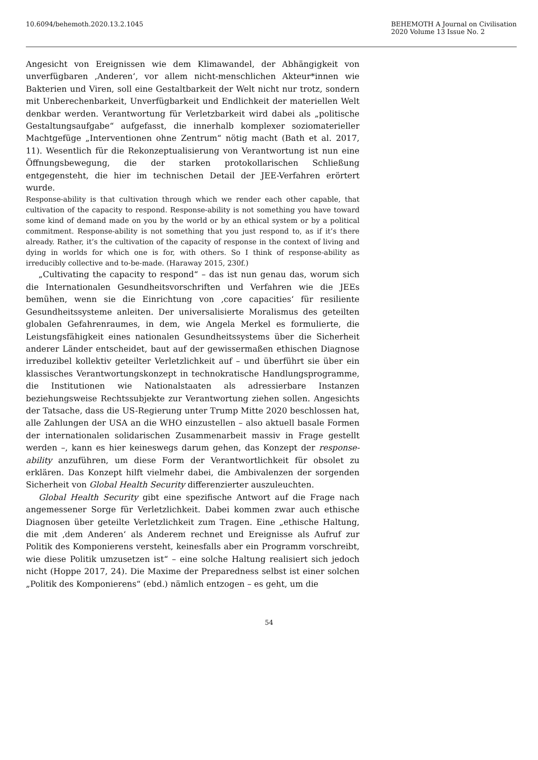10.6094/behemoth.2020.13.2.1045
BEHEMOTH A Journal on Civilisation
2020 Volume 13 Issue No. 2
Angesicht von Ereignissen wie dem Klimawandel, der Abhängigkeit von unverfügbaren ‚Anderen‘, vor allem nicht-menschlichen Akteur*innen wie Bakterien und Viren, soll eine Gestaltbarkeit der Welt nicht nur trotz, sondern mit Unberechenbarkeit, Unverfügbarkeit und Endlichkeit der materiellen Welt denkbar werden. Verantwortung für Verletzbarkeit wird dabei als „politische Gestaltungsaufgabe“ aufgefasst, die innerhalb komplexer soziomaterieller Machtgefüge „Interventionen ohne Zentrum“ nötig macht (Bath et al. 2017, 11). Wesentlich für die Rekonzeptualisierung von Verantwortung ist nun eine Öffnungsbewegung, die der starken protokollarischen Schließung entgegensteht, die hier im technischen Detail der JEE-Verfahren erörtert wurde.
Response-ability is that cultivation through which we render each other capable, that cultivation of the capacity to respond. Response-ability is not something you have toward some kind of demand made on you by the world or by an ethical system or by a political commitment. Response-ability is not something that you just respond to, as if it’s there already. Rather, it’s the cultivation of the capacity of response in the context of living and dying in worlds for which one is for, with others. So I think of response-ability as irreducibly collective and to-be-made. (Haraway 2015, 230f.)
„Cultivating the capacity to respond“ – das ist nun genau das, worum sich die Internationalen Gesundheitsvorschriften und Verfahren wie die JEEs bemühen, wenn sie die Einrichtung von ‚core capacities‘ für resiliente Gesundheitssysteme anleiten. Der universalisierte Moralismus des geteilten globalen Gefahrenraumes, in dem, wie Angela Merkel es formulierte, die Leistungsfähigkeit eines nationalen Gesundheitssystems über die Sicherheit anderer Länder entscheidet, baut auf der gewissermaßen ethischen Diagnose irreduzibel kollektiv geteilter Verletzlichkeit auf – und überführt sie über ein klassisches Verantwortungskonzept in technokratische Handlungsprogramme, die Institutionen wie Nationalstaaten als adressierbare Instanzen beziehungsweise Rechtssubjekte zur Verantwortung ziehen sollen. Angesichts der Tatsache, dass die US-Regierung unter Trump Mitte 2020 beschlossen hat, alle Zahlungen der USA an die WHO einzustellen – also aktuell basale Formen der internationalen solidarischen Zusammenarbeit massiv in Frage gestellt werden –, kann es hier keineswegs darum gehen, das Konzept der response-ability anzuführen, um diese Form der Verantwortlichkeit für obsolet zu erklären. Das Konzept hilft vielmehr dabei, die Ambivalenzen der sorgenden Sicherheit von Global Health Security differenzierter auszuleuchten.
Global Health Security gibt eine spezifische Antwort auf die Frage nach angemessener Sorge für Verletzlichkeit. Dabei kommen zwar auch ethische Diagnosen über geteilte Verletzlichkeit zum Tragen. Eine „ethische Haltung, die mit ‚dem Anderen‘ als Anderem rechnet und Ereignisse als Aufruf zur Politik des Komponierens versteht, keinesfalls aber ein Programm vorschreibt, wie diese Politik umzusetzen ist“ – eine solche Haltung realisiert sich jedoch nicht (Hoppe 2017, 24). Die Maxime der Preparedness selbst ist einer solchen „Politik des Komponierens“ (ebd.) nämlich entzogen – es geht, um die
54